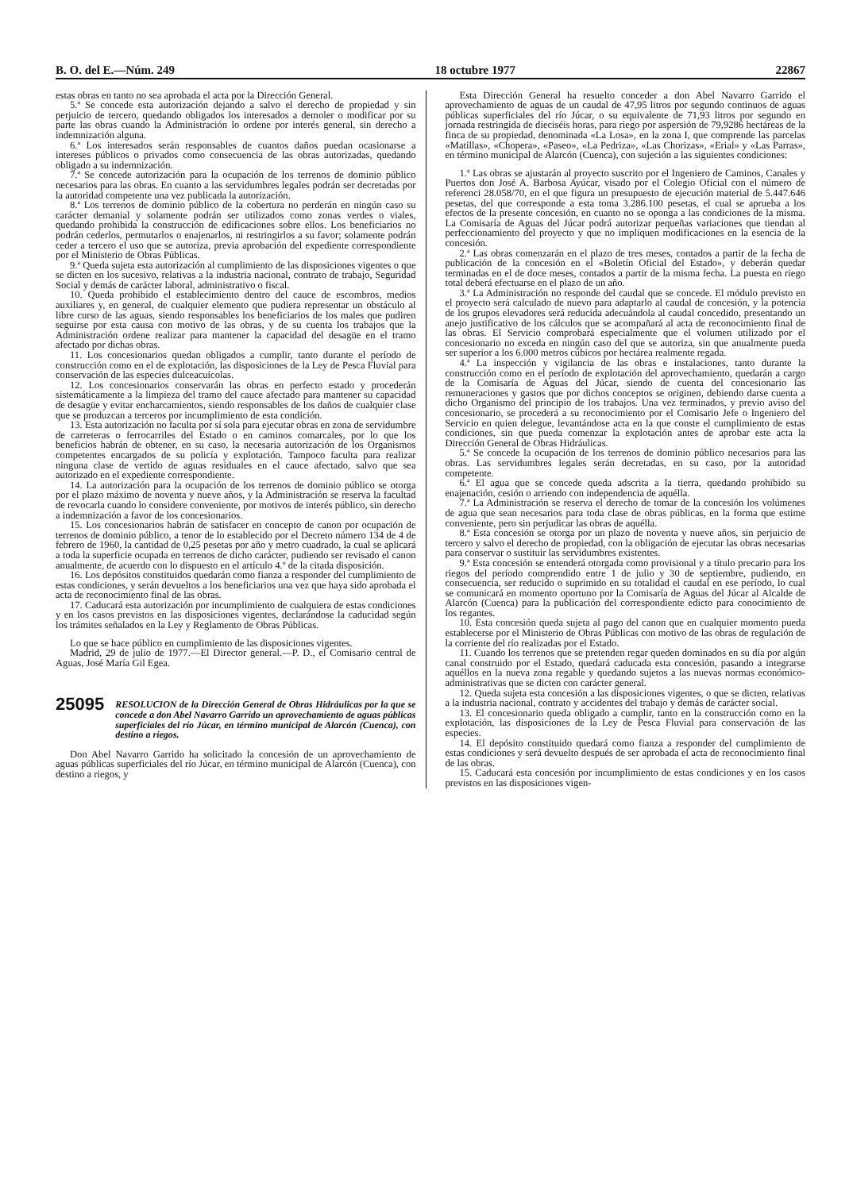B. O. del E.—Núm. 249 18 octubre 1977 22867
estas obras en tanto no sea aprobada el acta por la Dirección General.
5.ª Se concede esta autorización dejando a salvo el derecho de propiedad y sin perjuicio de tercero, quedando obligados los interesados a demoler o modificar por su parte las obras cuando la Administración lo ordene por interés general, sin derecho a indemnización alguna.
6.ª Los interesados serán responsables de cuantos daños puedan ocasionarse a intereses públicos o privados como consecuencia de las obras autorizadas, quedando obligado a su indemnización.
7.ª Se concede autorización para la ocupación de los terrenos de dominio público necesarios para las obras. En cuanto a las servidumbres legales podrán ser decretadas por la autoridad competente una vez publicada la autorización.
8.ª Los terrenos de dominio público de la cobertura no perderán en ningún caso su carácter demanial y solamente podrán ser utilizados como zonas verdes o viales, quedando prohibida la construcción de edificaciones sobre ellos. Los beneficiarios no podrán cederlos, permutarlos o enajenarlos, ni restringirlos a su favor; solamente podrán ceder a tercero el uso que se autoriza, previa aprobación del expediente correspondiente por el Ministerio de Obras Públicas.
9.ª Queda sujeta esta autorización al cumplimiento de las disposiciones vigentes o que se dicten en los sucesivo, relativas a la industria nacional, contrato de trabajo, Seguridad Social y demás de carácter laboral, administrativo o fiscal.
10. Queda prohibido el establecimiento dentro del cauce de escombros, medios auxiliares y, en general, de cualquier elemento que pudiera representar un obstáculo al libre curso de las aguas, siendo responsables los beneficiarios de los males que pudiren seguirse por esta causa con motivo de las obras, y de su cuenta los trabajos que la Administración ordene realizar para mantener la capacidad del desagüe en el tramo afectado por dichas obras.
11. Los concesionarios quedan obligados a cumplir, tanto durante el período de construcción como en el de explotación, las disposiciones de la Ley de Pesca Fluvial para conservación de las especies dulceacuícolas.
12. Los concesionarios conservarán las obras en perfecto estado y procederán sistemáticamente a la limpieza del tramo del cauce afectado para mantener su capacidad de desagüe y evitar encharcamientos, siendo responsables de los daños de cualquier clase que se produzcan a terceros por incumplimiento de esta condición.
13. Esta autorización no faculta por sí sola para ejecutar obras en zona de servidumbre de carreteras o ferrocarriles del Estado o en caminos comarcales, por lo que los beneficios habrán de obtener, en su caso, la necesaria autorización de los Organismos competentes encargados de su policía y explotación. Tampoco faculta para realizar ninguna clase de vertido de aguas residuales en el cauce afectado, salvo que sea autorizado en el expediente correspondiente.
14. La autorización para la ocupación de los terrenos de dominio público se otorga por el plazo máximo de noventa y nueve años, y la Administración se reserva la facultad de revocarla cuando lo considere conveniente, por motivos de interés público, sin derecho a indemnización a favor de los concesionarios.
15. Los concesionarios habrán de satisfacer en concepto de canon por ocupación de terrenos de dominio público, a tenor de lo establecido por el Decreto número 134 de 4 de febrero de 1960, la cantidad de 0,25 pesetas por año y metro cuadrado, la cual se aplicará a toda la superficie ocupada en terrenos de dicho carácter, pudiendo ser revisado el canon anualmente, de acuerdo con lo dispuesto en el artículo 4.º de la citada disposición.
16. Los depósitos constituidos quedarán como fianza a responder del cumplimiento de estas condiciones, y serán devueltos a los beneficiarios una vez que haya sido aprobada el acta de reconocimiento final de las obras.
17. Caducará esta autorización por incumplimiento de cualquiera de estas condiciones y en los casos previstos en las disposiciones vigentes, declarándose la caducidad según los trámites señalados en la Ley y Reglamento de Obras Públicas.
Lo que se hace público en cumplimiento de las disposiciones vigentes.
Madrid, 29 de julio de 1977.—El Director general.—P. D., el Comisario central de Aguas, José María Gil Egea.
25095 RESOLUCION de la Dirección General de Obras Hidráulicas por la que se concede a don Abel Navarro Garrido un aprovechamiento de aguas públicas superficiales del río Júcar, en término municipal de Alarcón (Cuenca), con destino a riegos.
Don Abel Navarro Garrido ha solicitado la concesión de un aprovechamiento de aguas públicas superficiales del río Júcar, en término municipal de Alarcón (Cuenca), con destino a riegos, y
Esta Dirección General ha resuelto conceder a don Abel Navarro Garrido el aprovechamiento de aguas de un caudal de 47,95 litros por segundo continuos de aguas públicas superficiales del río Júcar, o su equivalente de 71,93 litros por segundo en jornada restringida de dieciséis horas, para riego por aspersión de 79,9286 hectáreas de la finca de su propiedad, denominada «La Losa», en la zona I, que comprende las parcelas «Matillas», «Chopera», «Paseo», «La Pedriza», «Las Chorizas», «Erial» y «Las Parras», en término municipal de Alarcón (Cuenca), con sujeción a las siguientes condiciones:
1.ª Las obras se ajustarán al proyecto suscrito por el Ingeniero de Caminos, Canales y Puertos don José A. Barbosa Ayúcar, visado por el Colegio Oficial con el número de referenci 28.058/70, en el que figura un presupuesto de ejecución material de 5.447.646 pesetas, del que corresponde a esta toma 3.286.100 pesetas, el cual se aprueba a los efectos de la presente concesión, en cuanto no se oponga a las condiciones de la misma. La Comisaría de Aguas del Júcar podrá autorizar pequeñas variaciones que tiendan al perfeccionamiento del proyecto y que no impliquen modificaciones en la esencia de la concesión.
2.ª Las obras comenzarán en el plazo de tres meses, contados a partir de la fecha de publicación de la concesión en el «Boletín Oficial del Estado», y deberán quedar terminadas en el de doce meses, contados a partir de la misma fecha. La puesta en riego total deberá efectuarse en el plazo de un año.
3.ª La Administración no responde del caudal que se concede. El módulo previsto en el proyecto será calculado de nuevo para adaptarlo al caudal de concesión, y la potencia de los grupos elevadores será reducida adecuándola al caudal concedido, presentando un anejo justificativo de los cálculos que se acompañará al acta de reconocimiento final de las obras. El Servicio comprobará especialmente que el volumen utilizado por el concesionario no exceda en ningún caso del que se autoriza, sin que anualmente pueda ser superior a los 6.000 metros cúbicos por hectárea realmente regada.
4.ª La inspección y vigilancia de las obras e instalaciones, tanto durante la construcción como en el período de explotación del aprovechamiento, quedarán a cargo de la Comisaría de Aguas del Júcar, siendo de cuenta del concesionario las remuneraciones y gastos que por dichos conceptos se originen, debiendo darse cuenta a dicho Organismo del principio de los trabajos. Una vez terminados, y previo aviso del concesionario, se procederá a su reconocimiento por el Comisario Jefe o Ingeniero del Servicio en quien delegue, levantándose acta en la que conste el cumplimiento de estas condiciones, sin que pueda comenzar la explotación antes de aprobar este acta la Dirección General de Obras Hidráulicas.
5.ª Se concede la ocupación de los terrenos de dominio público necesarios para las obras. Las servidumbres legales serán decretadas, en su caso, por la autoridad competente.
6.ª El agua que se concede queda adscrita a la tierra, quedando prohibido su enajenación, cesión o arriendo con independencia de aquélla.
7.ª La Administración se reserva el derecho de tomar de la concesión los volúmenes de agua que sean necesarios para toda clase de obras públicas, en la forma que estime conveniente, pero sin perjudicar las obras de aquélla.
8.ª Esta concesión se otorga por un plazo de noventa y nueve años, sin perjuicio de tercero y salvo el derecho de propiedad, con la obligación de ejecutar las obras necesarias para conservar o sustituir las servidumbres existentes.
9.ª Esta concesión se entenderá otorgada como provisional y a título precario para los riegos del período comprendido entre 1 de julio y 30 de septiembre, pudiendo, en consecuencia, ser reducido o suprimido en su totalidad el caudal en ese período, lo cual se comunicará en momento oportuno por la Comisaría de Aguas del Júcar al Alcalde de Alarcón (Cuenca) para la publicación del correspondiente edicto para conocimiento de los regantes.
10. Esta concesión queda sujeta al pago del canon que en cualquier momento pueda establecerse por el Ministerio de Obras Públicas con motivo de las obras de regulación de la corriente del río realizadas por el Estado.
11. Cuando los terrenos que se pretenden regar queden dominados en su día por algún canal construido por el Estado, quedará caducada esta concesión, pasando a integrarse aquéllos en la nueva zona regable y quedando sujetos a las nuevas normas económico-administrativas que se dicten con carácter general.
12. Queda sujeta esta concesión a las disposiciones vigentes, o que se dicten, relativas a la industria nacional, contrato y accidentes del trabajo y demás de carácter social.
13. El concesionario queda obligado a cumplir, tanto en la construcción como en la explotación, las disposiciones de la Ley de Pesca Fluvial para conservación de las especies.
14. El depósito constituido quedará como fianza a responder del cumplimiento de estas condiciones y será devuelto después de ser aprobada el acta de reconocimiento final de las obras.
15. Caducará esta concesión por incumplimiento de estas condiciones y en los casos previstos en las disposiciones vigen-